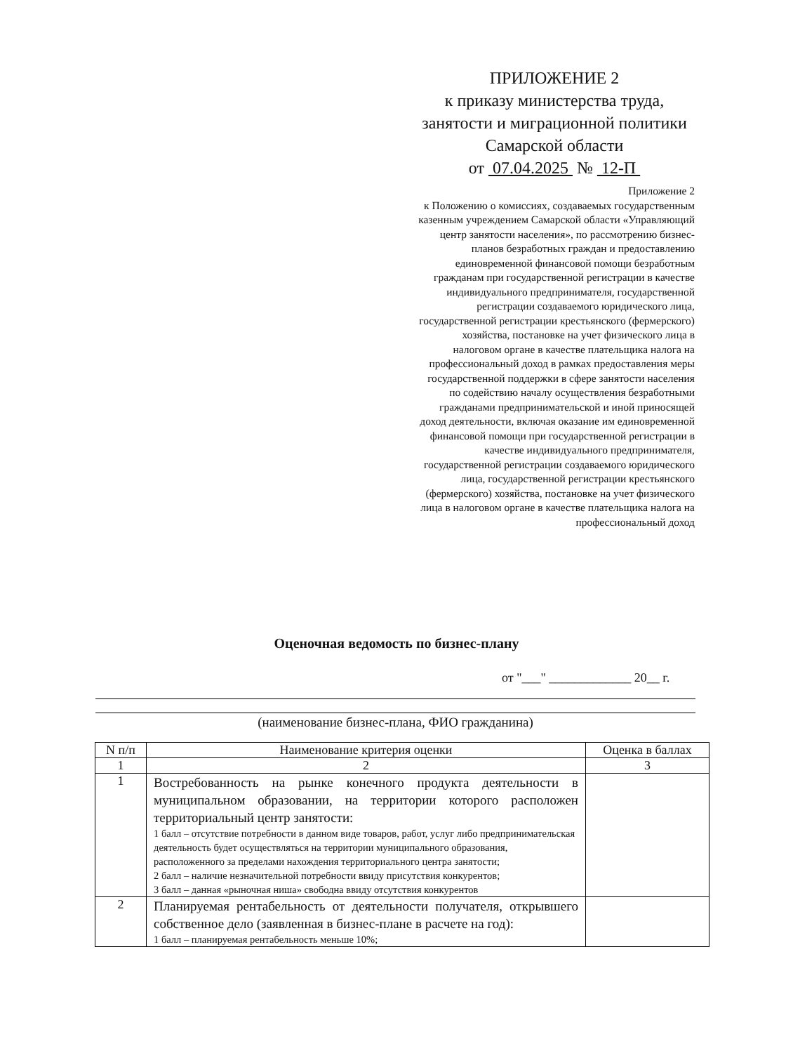ПРИЛОЖЕНИЕ 2
к приказу министерства труда,
занятости и миграционной политики
Самарской области
от 07.04.2025 № 12-П
Приложение 2
к Положению о комиссиях, создаваемых государственным казенным учреждением Самарской области «Управляющий центр занятости населения», по рассмотрению бизнес-планов безработных граждан и предоставлению единовременной финансовой помощи безработным гражданам при государственной регистрации в качестве индивидуального предпринимателя, государственной регистрации создаваемого юридического лица, государственной регистрации крестьянского (фермерского) хозяйства, постановке на учет физического лица в налоговом органе в качестве плательщика налога на профессиональный доход в рамках предоставления меры государственной поддержки в сфере занятости населения по содействию началу осуществления безработными гражданами предпринимательской и иной приносящей доход деятельности, включая оказание им единовременной финансовой помощи при государственной регистрации в качестве индивидуального предпринимателя, государственной регистрации создаваемого юридического лица, государственной регистрации крестьянского (фермерского) хозяйства, постановке на учет физического лица в налоговом органе в качестве плательщика налога на профессиональный доход
Оценочная ведомость по бизнес-плану
от "___" _____________ 20__ г.
(наименование бизнес-плана, ФИО гражданина)
| N п/п | Наименование критерия оценки | Оценка в баллах |
| --- | --- | --- |
| 1 | 2 | 3 |
| 1 | Востребованность на рынке конечного продукта деятельности в муниципальном образовании, на территории которого расположен территориальный центр занятости: 1 балл – отсутствие потребности в данном виде товаров, работ, услуг либо предпринимательская деятельность будет осуществляться на территории муниципального образования, расположенного за пределами нахождения территориального центра занятости; 2 балл – наличие незначительной потребности ввиду присутствия конкурентов; 3 балл – данная «рыночная ниша» свободна ввиду отсутствия конкурентов | |
| 2 | Планируемая рентабельность от деятельности получателя, открывшего собственное дело (заявленная в бизнес-плане в расчете на год): 1 балл – планируемая рентабельность меньше 10%; | |